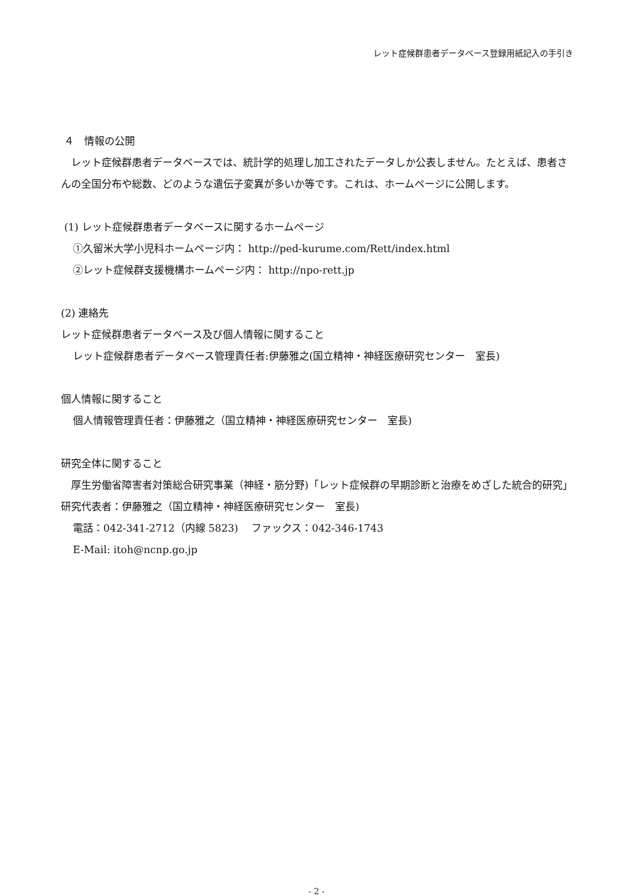レット症候群患者データベース登録用紙記入の手引き
４　情報の公開
　レット症候群患者データベースでは、統計学的処理し加工されたデータしか公表しません。たとえば、患者さんの全国分布や総数、どのような遺伝子変異が多いか等です。これは、ホームページに公開します。
(1) レット症候群患者データベースに関するホームページ
①久留米大学小児科ホームページ内： http://ped-kurume.com/Rett/index.html
②レット症候群支援機構ホームページ内： http://npo-rett.jp
(2) 連絡先
レット症候群患者データベース及び個人情報に関すること
レット症候群患者データベース管理責任者:伊藤雅之(国立精神・神経医療研究センター　室長)
個人情報に関すること
個人情報管理責任者：伊藤雅之（国立精神・神経医療研究センター　室長)
研究全体に関すること
　厚生労働省障害者対策総合研究事業（神経・筋分野)「レット症候群の早期診断と治療をめざした統合的研究」研究代表者：伊藤雅之（国立精神・神経医療研究センター　室長)
電話：042-341-2712（内線 5823)　 ファックス：042-346-1743
E-Mail: itoh@ncnp.go.jp
- 2 -